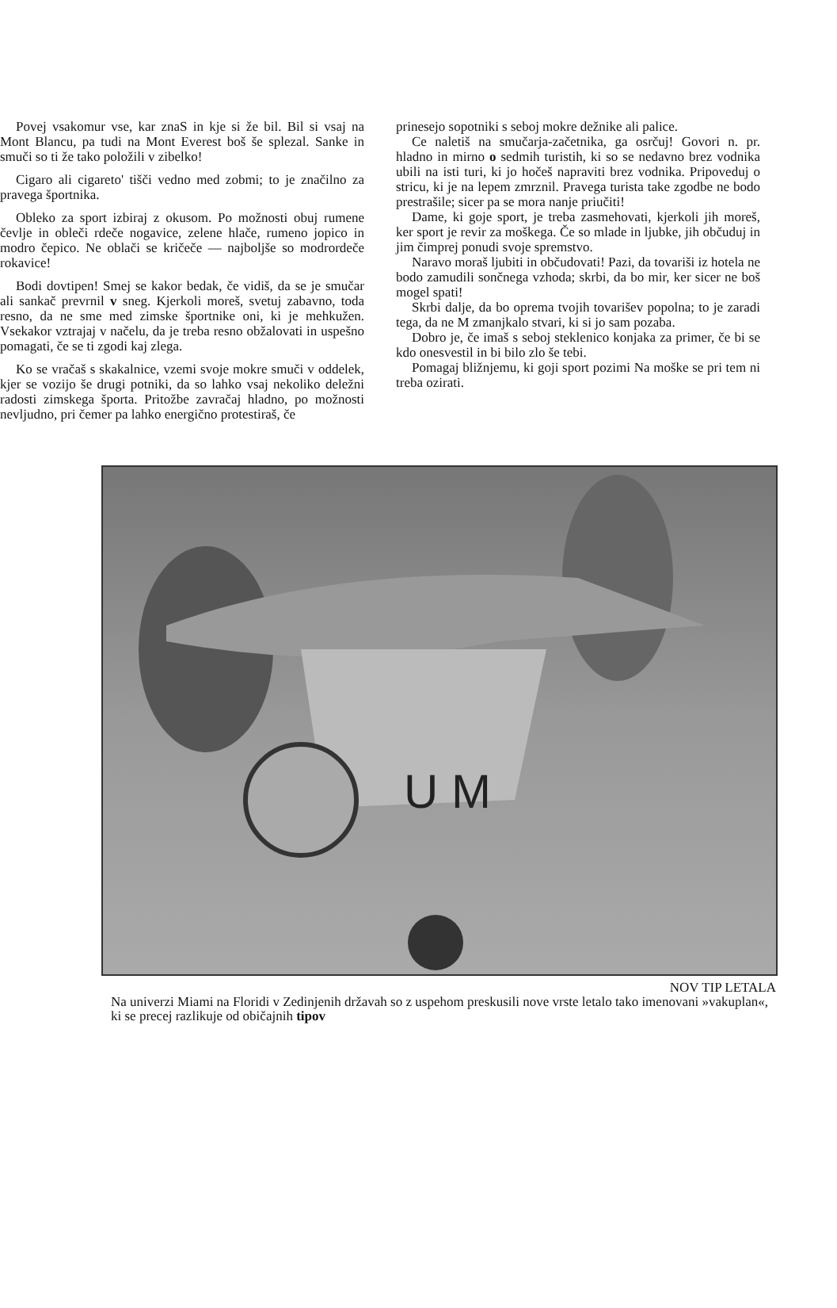Povej vsakomur vse, kar znaS in kje si že bil. Bil si vsaj na Mont Blancu, pa tudi na Mont Everest boš še splezal. Sanke in smuči so ti že tako položili v zibelko!
Cigaro ali cigareto' tišči vedno med zobmi; to je značilno za pravega športnika.
Obleko za sport izbiraj z okusom. Po možnosti obuj rumene čevlje in obleči rdeče nogavice, zelene hlače, rumeno jopico in modro čepico. Ne oblači se kričeče — najboljše so modrordeče rokavice!
Bodi dovtipen! Smej se kakor bedak, če vidiš, da se je smučar ali sankač prevrnil v sneg. Kjerkoli moreš, svetuj zabavno, toda resno, da ne sme med zimske športnike oni, ki je mehkužen. Vsekakor vztrajaj v načelu, da je treba resno obžalovati in uspešno pomagati, če se ti zgodi kaj zlega.
Ko se vračaš s skakalnice, vzemi svoje mokre smuči v oddelek, kjer se vozijo še drugi potniki, da so lahko vsaj nekoliko deležni radosti zimskega športa. Pritožbe zavračaj hladno, po možnosti nevljudno, pri čemer pa lahko energično protestiraš, če
prinesejo sopotniki s seboj mokre dežnike ali palice.
Ce naletiš na smučarja-začetnika, ga osrčuj! Govori n. pr. hladno in mirno o sedmih turistih, ki so se nedavno brez vodnika ubili na isti turi, ki jo hočeš napraviti brez vodnika. Pripoveduj o stricu, ki je na lepem zmrznil. Pravega turista take zgodbe ne bodo prestrašile; sicer pa se mora nanje priučiti!
Dame, ki goje sport, je treba zasmehovati, kjerkoli jih moreš, ker sport je revir za moškega. Če so mlade in ljubke, jih občuduj in jim čimprej ponudi svoje spremstvo.
Naravo moraš ljubiti in občudovati! Pazi, da tovariši iz hotela ne bodo zamudili sončnega vzhoda; skrbi, da bo mir, ker sicer ne boš mogel spati!
Skrbi dalje, da bo oprema tvojih tovarišev popolna; to je zaradi tega, da ne M zmanjkalo stvari, ki si jo sam pozaba.
Dobro je, če imaš s seboj steklenico konjaka za primer, če bi se kdo onesvestil in bi bilo zlo še tebi.
Pomagaj bližnjemu, ki goji sport pozimi Na moške se pri tem ni treba ozirati.
U M
NOV TIP LETALA
Na univerzi Miami na Floridi v Zedinjenih državah so z uspehom preskusili nove vrste letalo tako imenovani »vakuplan«, ki se precej razlikuje od običajnih tipov